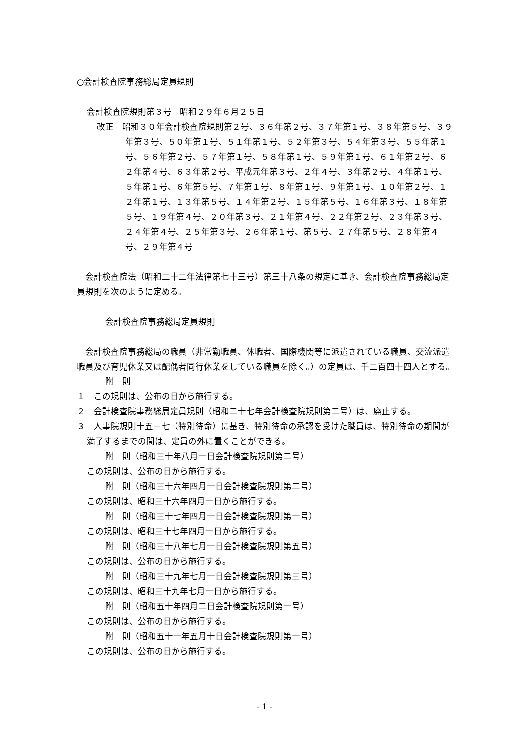○会計検査院事務総局定員規則
会計検査院規則第３号　昭和２９年６月２５日
改正　昭和３０年会計検査院規則第２号、３６年第２号、３７年第１号、３８年第５号、３９年第３号、５０年第１号、５１年第１号、５２年第３号、５４年第３号、５５年第１号、５６年第２号、５７年第１号、５８年第１号、５９年第１号、６１年第２号、６２年第４号、６３年第２号、平成元年第３号、２年４号、３年第２号、４年第１号、５年第１号、６年第５号、７年第１号、８年第１号、９年第１号、１０年第２号、１２年第１号、１３年第５号、１４年第２号、１５年第５号、１６年第３号、１８年第５号、１９年第４号、２０年第３号、２１年第４号、２２年第２号、２３年第３号、２４年第４号、２５年第３号、２６年第１号、第５号、２７年第５号、２８年第４号、２９年第４号
　会計検査院法（昭和二十二年法律第七十三号）第三十八条の規定に基き、会計検査院事務総局定員規則を次のように定める。
会計検査院事務総局定員規則
　会計検査院事務総局の職員（非常勤職員、休職者、国際機関等に派遣されている職員、交流派遣職員及び育児休業又は配偶者同行休業をしている職員を除く。）の定員は、千二百四十四人とする。
附　則
１　この規則は、公布の日から施行する。
２　会計検査院事務総局定員規則（昭和二十七年会計検査院規則第二号）は、廃止する。
３　人事院規則十五－七（特別待命）に基き、特別待命の承認を受けた職員は、特別待命の期間が満了するまでの間は、定員の外に置くことができる。
附　則（昭和三十年八月一日会計検査院規則第二号）
この規則は、公布の日から施行する。
附　則（昭和三十六年四月一日会計検査院規則第二号）
この規則は、昭和三十六年四月一日から施行する。
附　則（昭和三十七年四月一日会計検査院規則第一号）
この規則は、昭和三十七年四月一日から施行する。
附　則（昭和三十八年七月一日会計検査院規則第五号）
この規則は、公布の日から施行する。
附　則（昭和三十九年七月一日会計検査院規則第三号）
この規則は、昭和三十九年七月一日から施行する。
附　則（昭和五十年四月二日会計検査院規則第一号）
この規則は、公布の日から施行する。
附　則（昭和五十一年五月十日会計検査院規則第一号）
この規則は、公布の日から施行する。
- 1 -